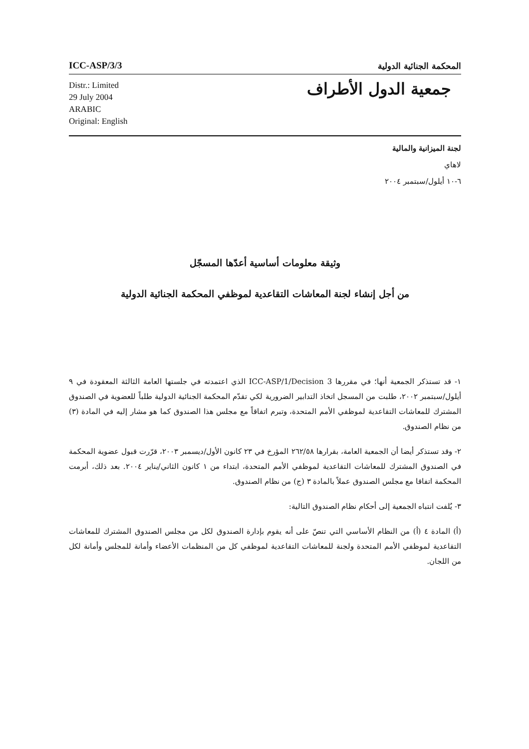ICC-ASP/3/3
المحكمة الجنائية الدولية
Distr.: Limited
29 July 2004
ARABIC
Original: English
جمعية الدول الأطراف
لجنة الميزانية والمالية
لاهاي
٦-١٠ أيلول/سبتمبر ٢٠٠٤
وثيقة معلومات أساسية أعدّها المسجّل
من أجل إنشاء لجنة المعاشات التقاعدية لموظفي المحكمة الجنائية الدولية
١- قد تستذكر الجمعية أنها؛ في مقررها ICC-ASP/1/Decision 3 الذي اعتمدته في جلستها العامة الثالثة المعقودة في ٩ أيلول/سبتمبر ٢٠٠٢، طلبت من المسجل اتخاذ التدابير الضرورية لكي تقدّم المحكمة الجنائية الدولية طلباً للعضوية في الصندوق المشترك للمعاشات التقاعدية لموظفي الأمم المتحدة، وتبرم اتفاقاً مع مجلس هذا الصندوق كما هو مشار إليه في المادة (٣) من نظام الصندوق.
٢- وقد تستذكر أيضا أن الجمعية العامة، بقرارها ٢٦٢/٥٨ المؤرخ في ٢٣ كانون الأول/ديسمبر ٢٠٠٣، قرّرت قبول عضوية المحكمة في الصندوق المشترك للمعاشات التقاعدية لموظفي الأمم المتحدة، ابتداء من ١ كانون الثاني/يناير ٢٠٠٤. بعد ذلك، أبرمت المحكمة اتفاقا مع مجلس الصندوق عملاً بالمادة ٣ (ج) من نظام الصندوق.
٣- يُلفت انتباه الجمعية إلى أحكام نظام الصندوق التالية:
(أ) المادة ٤ (أ) من النظام الأساسي التي تنصّ على أنه يقوم بإدارة الصندوق لكل من مجلس الصندوق المشترك للمعاشات التقاعدية لموظفي الأمم المتحدة ولجنة للمعاشات التقاعدية لموظفي كل من المنظمات الأعضاء وأمانة للمجلس وأمانة لكل من اللجان.